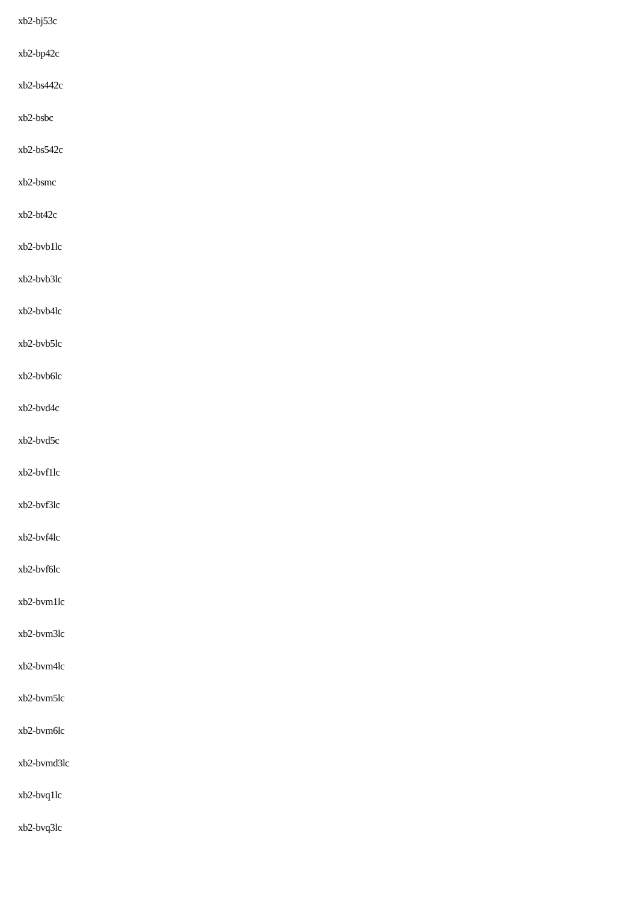xb2-bj53c
xb2-bp42c
xb2-bs442c
xb2-bsbc
xb2-bs542c
xb2-bsmc
xb2-bt42c
xb2-bvb1lc
xb2-bvb3lc
xb2-bvb4lc
xb2-bvb5lc
xb2-bvb6lc
xb2-bvd4c
xb2-bvd5c
xb2-bvf1lc
xb2-bvf3lc
xb2-bvf4lc
xb2-bvf6lc
xb2-bvm1lc
xb2-bvm3lc
xb2-bvm4lc
xb2-bvm5lc
xb2-bvm6lc
xb2-bvmd3lc
xb2-bvq1lc
xb2-bvq3lc